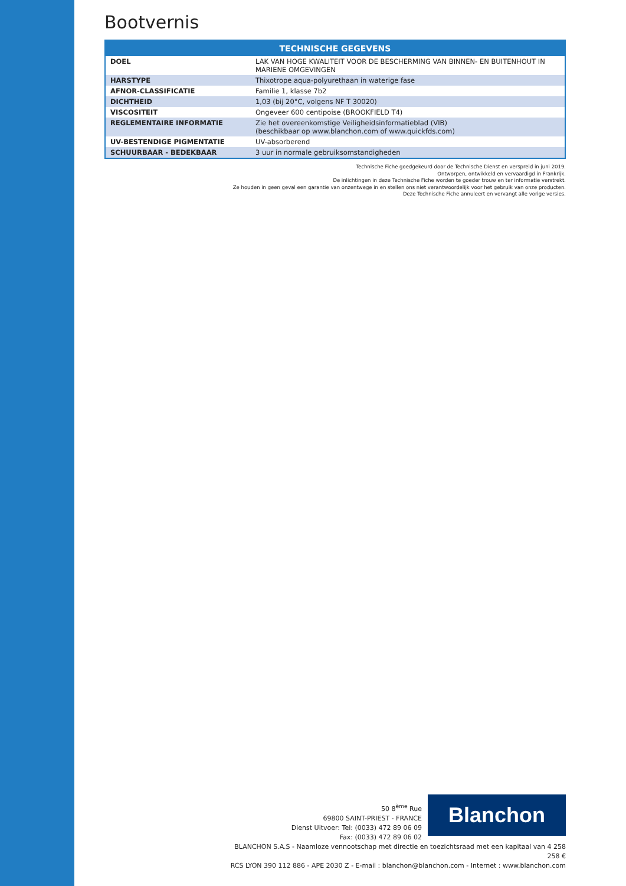Bootvernis
| TECHNISCHE GEGEVENS | |
| --- | --- |
| DOEL | LAK VAN HOGE KWALITEIT VOOR DE BESCHERMING VAN BINNEN- EN BUITENHOUT IN MARIENE OMGEVINGEN |
| HARSTYPE | Thixotrope aqua-polyurethaan in waterige fase |
| AFNOR-CLASSIFICATIE | Familie 1, klasse 7b2 |
| DICHTHEID | 1,03 (bij 20°C, volgens NF T 30020) |
| VISCOSITEIT | Ongeveer 600 centipoise (BROOKFIELD T4) |
| REGLEMENTAIRE INFORMATIE | Zie het overeenkomstige Veiligheidsinformatieblad (VIB) (beschikbaar op www.blanchon.com of www.quickfds.com) |
| UV-BESTENDIGE PIGMENTATIE | UV-absorberend |
| SCHUURBAAR - BEDEKBAAR | 3 uur in normale gebruiksomstandigheden |
Technische Fiche goedgekeurd door de Technische Dienst en verspreid in juni 2019.
Ontworpen, ontwikkeld en vervaardigd in Frankrijk.
De inlichtingen in deze Technische Fiche worden te goeder trouw en ter informatie verstrekt.
Ze houden in geen geval een garantie van onzentwege in en stellen ons niet verantwoordelijk voor het gebruik van onze producten.
Deze Technische Fiche annuleert en vervangt alle vorige versies.
50 8<sup>ème</sup> Rue
69800 SAINT-PRIEST - FRANCE
Dienst Uitvoer: Tel: (0033) 472 89 06 09
Fax: (0033) 472 89 06 02
Blanchon
BLANCHON S.A.S - Naamloze vennootschap met directie en toezichtsraad met een kapitaal van 4 258 258 €
RCS LYON 390 112 886 - APE 2030 Z - E-mail : blanchon@blanchon.com - Internet : www.blanchon.com